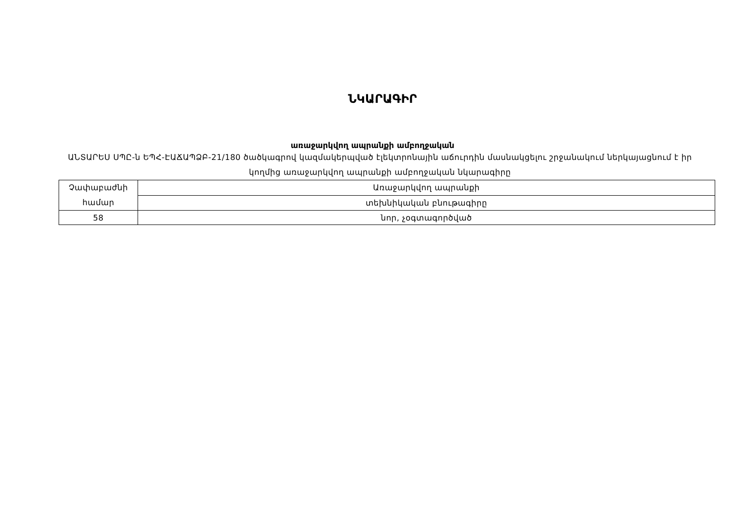ՆԿԱՐԱԳԻՐ
առաջարկվող ապրանքի ամբողջական
ԱՆՏԱՐԵՍ ՍՊԸ-ն ԵՊՀ-ԷԱՃԱՊՁԲ-21/180 ծածկագրով կազմակերպված էլեկտրոնային աճուրդին մասնակցելու շրջանակում ներկայացնում է իր կողմից առաջարկվող ապրանքի ամբողջական նկարագիրը
| Չափաբաժնի համար | Առաջարկվող ապրանքի |
| | տեխնիկական բնութագիրը |
| 58 | նոր, չօգտագործված |